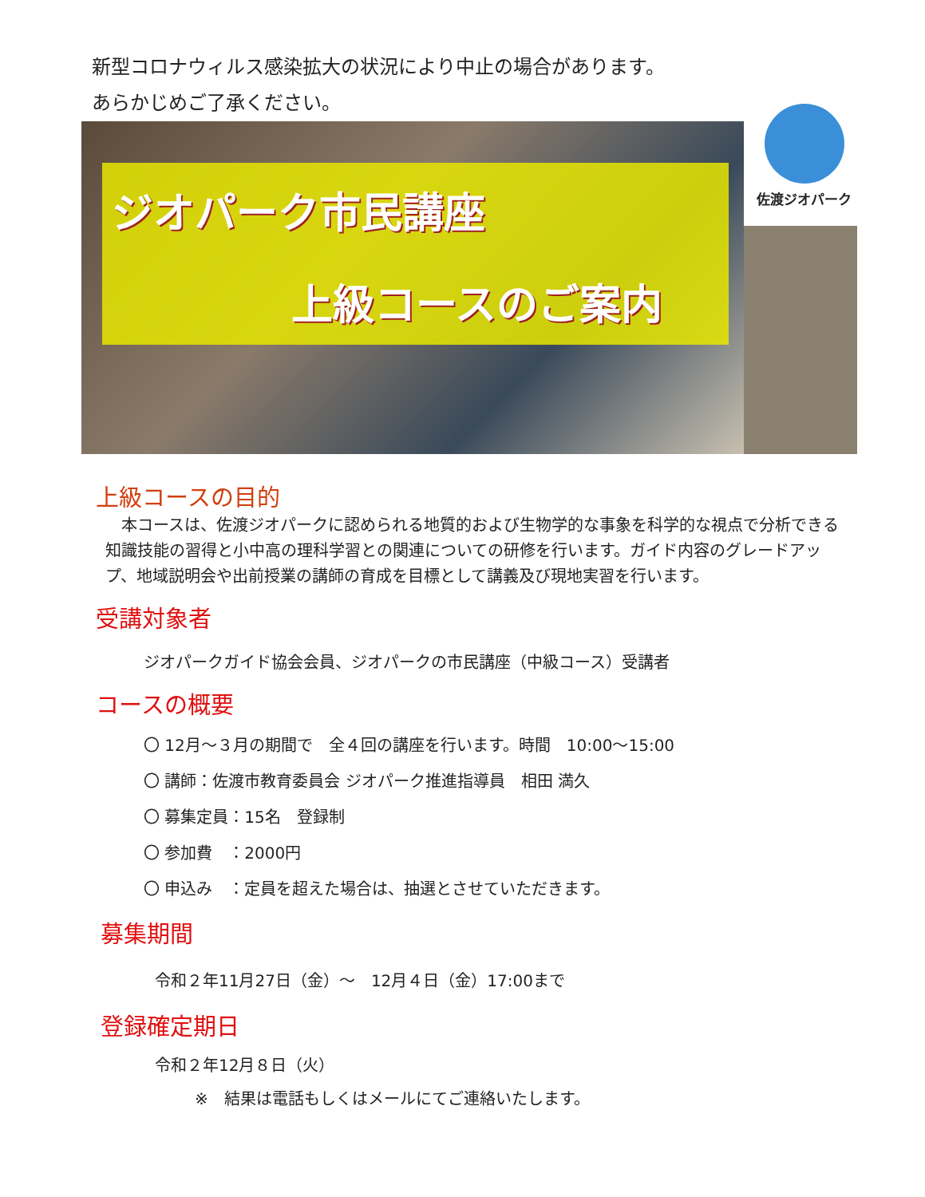新型コロナウィルス感染拡大の状況により中止の場合があります。
あらかじめご了承ください。
ジオパーク市民講座
上級コースのご案内
佐渡ジオパーク
上級コースの目的
　本コースは、佐渡ジオパークに認められる地質的および生物学的な事象を科学的な視点で分析できる知識技能の習得と小中高の理科学習との関連についての研修を行います。ガイド内容のグレードアップ、地域説明会や出前授業の講師の育成を目標として講義及び現地実習を行います。
受講対象者
ジオパークガイド協会会員、ジオパークの市民講座（中級コース）受講者
コースの概要
〇 12月～３月の期間で　全４回の講座を行います。時間　10:00～15:00
〇 講師：佐渡市教育委員会 ジオパーク推進指導員　相田 満久
〇 募集定員：15名　登録制
〇 参加費　：2000円
〇 申込み　：定員を超えた場合は、抽選とさせていただきます。
募集期間
令和２年11月27日（金）～　12月４日（金）17:00まで
登録確定期日
令和２年12月８日（火）
※　結果は電話もしくはメールにてご連絡いたします。